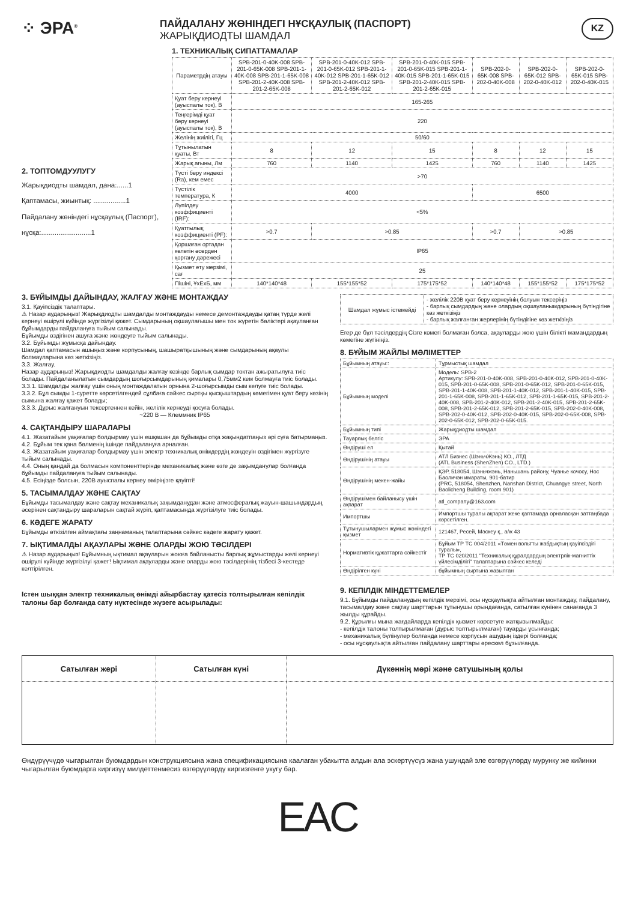⁘ ЭРА<sup>®</sup>
ПАЙДАЛАНУ ЖӨНІНДЕГІ НҰСҚАУЛЫҚ (ПАСПОРТ)
ЖАРЫҚДИОДТЫ ШАМДАЛ
KZ
2. ТОПТОМДУУЛУГУ
Жарықдиодты шамдал, дана:......1
Қаптамасы, жиынтық: .................1
Пайдалану жөніндегі нұсқаулық (Паспорт), нұсқа:..........................1
1. ТЕХНИКАЛЫҚ СИПАТТАМАЛАР
| Параметрдің атауы | SPB-201-0-40K-008 SPB-201-0-65K-008 SPB-201-1-40K-008 SPB-201-1-65K-008 SPB-201-2-40K-008 SPB-201-2-65K-008 | SPB-201-0-40K-012 SPB-201-0-65K-012 SPB-201-1-40K-012 SPB-201-1-65K-012 SPB-201-2-40K-012 SPB-201-2-65K-012 | SPB-201-0-40K-015 SPB-201-0-65K-015 SPB-201-1-40K-015 SPB-201-1-65K-015 SPB-201-2-40K-015 SPB-201-2-65K-015 | SPB-202-0-65K-008 SPB-202-0-40K-008 | SPB-202-0-65K-012 SPB-202-0-40K-012 | SPB-202-0-65K-015 SPB-202-0-40K-015 |
| Қуат беру кернеуі (ауыспалы ток), В | 165-265 | | | | | |
| Теңгерімді қуат беру кернеуі (ауыспалы ток), В | 220 | | | | | |
| Желінің жиілігі, Гц | 50/60 | | | | | |
| Тұтынылатын қуаты, Вт | 8 | 12 | 15 | 8 | 12 | 15 |
| Жарық ағыны, Лм | 760 | 1140 | 1425 | 760 | 1140 | 1425 |
| Түсті беру индексі (Ra), кем емес | >70 | | | | | |
| Түстілік температура, К | 4000 | | | 6500 | | |
| Лүпілдеу коэффициенті (IRF): | <5% | | | | | |
| Қуаттылық коэффициенті (PF): | >0.7 | >0.85 | | >0.7 | >0.85 | |
| Қоршаған ортадан келетін әсерден қорғану дәрежесі | IP65 | | | | | |
| Қызмет ету мерзімі, сағ | 25 | | | | | |
| Пішіні, ҰхЕхБ, мм | 140*140*48 | 155*155*52 | 175*175*52 | 140*140*48 | 155*155*52 | 175*175*52 |
3. БҰЙЫМДЫ ДАЙЫНДАУ, ЖАЛҒАУ ЖӘНЕ МОНТАЖДАУ
3.1. Қауіпсіздік талаптары.
⚠ Назар аударыңыз! Жарықдиодты шамдалды монтаждауды немесе демонтаждауды қатаң түрде желі кернеуі өшірулі күйінде жүргізілуі қажет. Сымдарының оқшаулағышы мен ток жүретін бөліктері ақауланған бұйымдарды пайдалануға тыйым салынады.
Бұйымды өздігінен ашуға және жөндеуге тыйым салынады.
3.2. Бұйымды жұмысқа дайындау.
Шамдал қаптамасын ашыңыз және корпусының, шашыратқышының және сымдарының ақаулы болмауларына көз жеткізіңіз.
3.3. Жалғау.
Назар аударыңыз! Жарықдиодты шамдалды жалғау кезінде барлық сымдар токтан ажыратылуға тиіс болады. Пайдаланылатын сымдардың шоғырсымдарының қималары 0,75мм2 кем болмауға тиіс болады.
3.3.1. Шамдалды жалғау үшін оның монтаждалатын орнына 2-шоғырсымды сым келуге тиіс болады.
3.3.2. Бұл сымды 1-суретте көрсетілгендей сұлбаға сәйкес сыртқы қысқыштардың көмегімен қуат беру көзінің сымына жалғау қажет болады;
3.3.3. Дұрыс жалғануын тексергеннен кейін, желілік кернеуді қосуға болады.
~220 В — Клеммник IP65
4. САҚТАНДЫРУ ШАРАЛАРЫ
4.1. Жазатайым уақиғалар болдырмау үшін ешқашан да бұйымды отқа жақындатпаңыз әрі суға батырмаңыз.
4.2. Бұйым тек қана бөлменің ішінде пайдалануға арналған.
4.3. Жазатайым уақиғалар болдырмау үшін электр техникалық өнімдердің жөндеуін өздігімен жүргізуге тыйым салынады.
4.4. Оның қандай да болмасын компоненттерінде механикалық және өзге де зақымданулар болғанда бұйымды пайдалануға тыйым салынады.
4.5. Есіңізде болсын, 220В ауыспалы кернеу өміріңізге қауіпті!
5. ТАСЫМАЛДАУ ЖӘНЕ САҚТАУ
Бұйымды тасымалдау және сақтау механикалық зақымданудан және атмосфералық жауын-шашындардың әсерінен сақтандыру шараларын сақтай жүріп, қаптамасында жүргізілуге тиіс болады.
6. КӘДЕГЕ ЖАРАТУ
Бұйымды өткізілген аймақтағы заңнаманың талаптарына сәйкес кәдеге жарату қажет.
7. ЫҚТИМАЛДЫ АҚАУЛАРЫ ЖӘНЕ ОЛАРДЫ ЖОЮ ТӘСІЛДЕРІ
⚠ Назар аударыңыз! Бұйымның ықтимал ақауларын жоюға байланысты барлық жұмыстарды желі кернеуі өшірулі күйінде жүргізілуі қажет! Ықтимал ақауларды және оларды жою тәсілдерінің тізбесі 3-кестеде келтірілген.
Істен шыққан электр техникалық өнімді айырбастау қатесіз толтырылған кепілдік талоны бар болғанда сату нүктесінде жүзеге асырылады:
| Шамдал жұмыс істемейді | - желілік 220В қуат беру кернеуінің болуын тексеріңіз - барлық сымдардың және олардың оқшауланымдарының бүтіндігіне көз жеткізіңіз - барлық жалғанған жерлерінің бүтіндігіне көз жеткізіңіз |
Егер де бұл тәсілдердің Сізге көмегі болмаған болса, ақауларды жою үшін білікті мамандардың көмегіне жүгініңіз.
8. БҰЙЫМ ЖАЙЛЫ МӘЛІМЕТТЕР
| Бұйымның атауы:: | Тұрмыстық шамдал |
| Бұйымның моделі | Модель: SPB-2 Артикулу: SPB-201-0-40K-008, SPB-201-0-40K-012, SPB-201-0-40K-015, SPB-201-0-65K-008, SPB-201-0-65K-012, SPB-201-0-65K-015, SPB-201-1-40K-008, SPB-201-1-40K-012, SPB-201-1-40K-015, SPB-201-1-65K-008, SPB-201-1-65K-012, SPB-201-1-65K-015, SPB-201-2-40K-008, SPB-201-2-40K-012, SPB-201-2-40K-015, SPB-201-2-65K-008, SPB-201-2-65K-012, SPB-201-2-65K-015, SPB-202-0-40K-008, SPB-202-0-40K-012, SPB-202-0-40K-015, SPB-202-0-65K-008, SPB-202-0-65K-012, SPB-202-0-65K-015. |
| Бұйымның типі | Жарықдиодты шамдал |
| Тауарлық белгіс | ЭРА |
| Өндіруші ел | Қытай |
| Өндірушінің атауы | АТЛ Бизнес (ШэньчЖэнь) КО., ЛТД (ATL Business (ShenZhen) CO., LTD.) |
| Өндірушінің мекен-жайы | ҚЭР, 518054, Шэньчжэнь, Наньшань району, Чуанье кочосу, Нос Баоличэн имараты, 901-батир (PRC, 518054, Shenzhen, Nanshan District, Chuangye street, North Baolicheng Building, room 901) |
| Өндірушімен байланысу үшін ақпарат | atl_company@163.com |
| Импортшы | Импортшы туралы ақпарат жеке қаптамада орналасқан заттаңбада көрсетілген. |
| Тұтынушылармен жұмыс жөніндегі қызмет | 121467, Ресей, Мәскеу қ., а/ж 43 |
| Нормативтік құжаттарға сәйкестіг | Бұйым ТР ТС 004/2011 «Төмен вольтты жабдықтың қауіпсіздігі туралы», ТР ТС 020/2011 "Техникалық құралдардың электрлік-магниттік үйлесімділігі" талаптарына сәйкес келеді |
| Өндірілген күні | бұйымның сыртына жазылған |
9. КЕПІЛДІК МІНДЕТТЕМЕЛЕР
9.1. Бұйымды пайдаланудың кепілдік мерзімі, осы нұсқаулықта айтылған монтаждау, пайдалану, тасымалдау және сақтау шарттарын тұтынушы орындағанда, сатылған күнінен санағанда 3 жылды құрайды.
9.2. Құрылғы мына жағдайларда кепілдік қызмет көрсетуге жатқызылмайды:
- кепілдік талоны толтырылмаған (дұрыс толтырылмаған) тауарды ұсынғанда;
- механикалық бүлінулер болғанда немесе корпусын ашудың іздері болғанда;
- осы нұсқаулықта айтылған пайдалану шарттары өрескел бұзылғанда.
| Сатылған жері | Сатылған күні | Дүкеннің мөрі және сатушының қолы |
| --- | --- | --- |
Өндүрүүчүдө чыгарылган буюмдардын конструкциясына жана спецификациясына каалаган убакытта алдын ала эскертүүсүз жана ушундай эле өзгөрүүлөрдү мурунку же кийинки чыгарылган буюмдарга киргизүү милдеттенмесиз өзгөрүүлөрдү киргизгенге укугу бар.
EAC